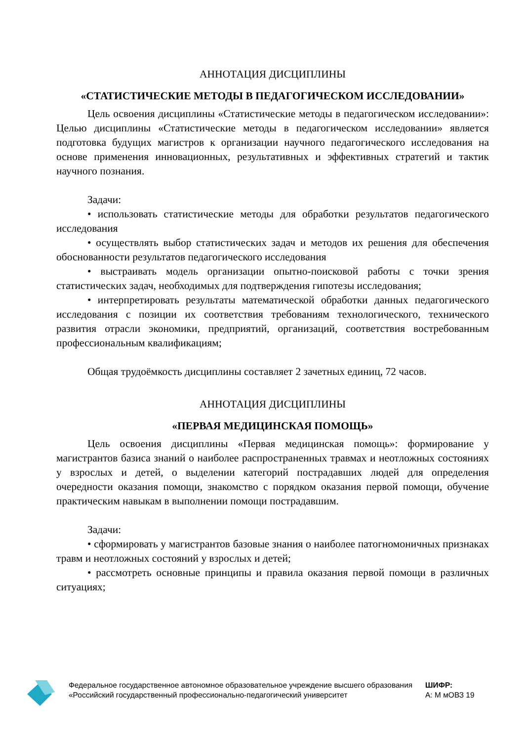АННОТАЦИЯ ДИСЦИПЛИНЫ
«СТАТИСТИЧЕСКИЕ МЕТОДЫ В ПЕДАГОГИЧЕСКОМ ИССЛЕДОВАНИИ»
Цель освоения дисциплины «Статистические методы в педагогическом исследовании»: Целью дисциплины «Статистические методы в педагогическом исследовании» является подготовка будущих магистров к организации научного педагогического исследования на основе применения инновационных, результативных и эффективных стратегий и тактик научного познания.
Задачи:
• использовать статистические методы для обработки результатов педагогического исследования
• осуществлять выбор статистических задач и методов их решения для обеспечения обоснованности результатов педагогического исследования
• выстраивать модель организации опытно-поисковой работы с точки зрения статистических задач, необходимых для подтверждения гипотезы исследования;
• интерпретировать результаты математической обработки данных педагогического исследования с позиции их соответствия требованиям технологического, технического развития отрасли экономики, предприятий, организаций, соответствия востребованным профессиональным квалификациям;
Общая трудоёмкость дисциплины составляет 2 зачетных единиц, 72 часов.
АННОТАЦИЯ ДИСЦИПЛИНЫ
«ПЕРВАЯ МЕДИЦИНСКАЯ ПОМОЩЬ»
Цель освоения дисциплины «Первая медицинская помощь»: формирование у магистрантов базиса знаний о наиболее распространенных травмах и неотложных состояниях у взрослых и детей, о выделении категорий пострадавших людей для определения очередности оказания помощи, знакомство с порядком оказания первой помощи, обучение практическим навыкам в выполнении помощи пострадавшим.
Задачи:
• сформировать у магистрантов базовые знания о наиболее патогномоничных признаках травм и неотложных состояний у взрослых и детей;
• рассмотреть основные принципы и правила оказания первой помощи в различных ситуациях;
Федеральное государственное автономное образовательное учреждение высшего образования «Российский государственный профессионально-педагогический университет
ШИФР:
А: М мОВЗ 19